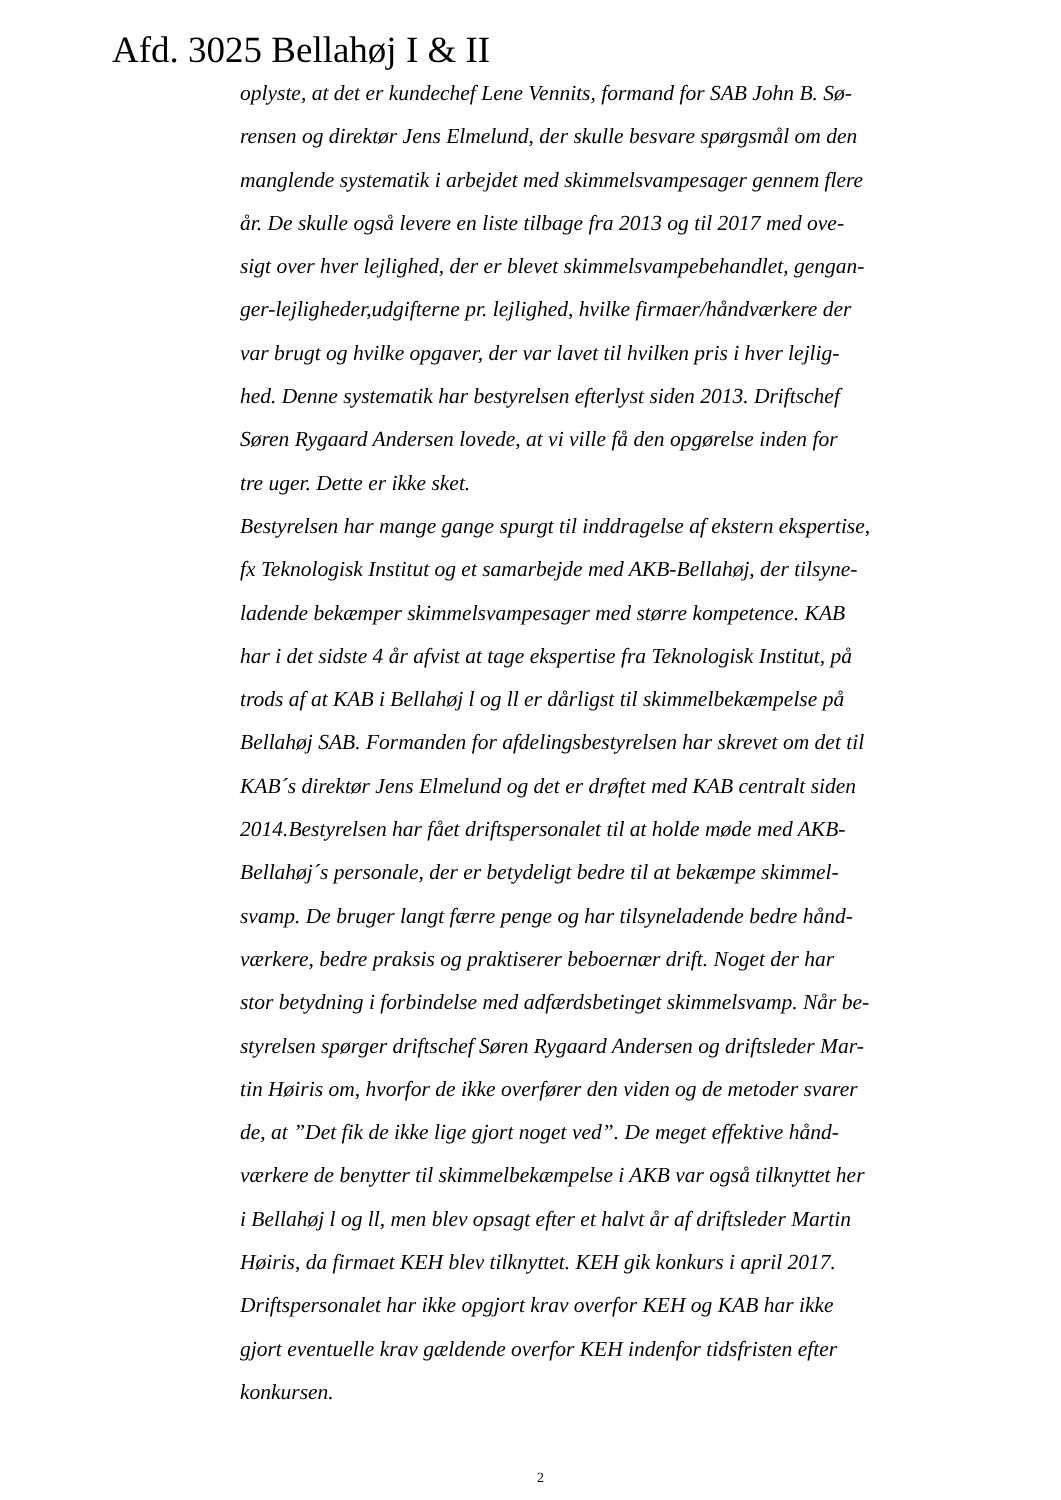Afd. 3025 Bellahøj I & II
oplyste, at det er kundechef Lene Vennits, formand for SAB John B. Sø-
rensen og direktør Jens Elmelund, der skulle besvare spørgsmål om den
manglende systematik i arbejdet med skimmelsvampesager gennem flere
år. De skulle også levere en liste tilbage fra 2013 og til 2017 med ove-
sigt over hver lejlighed, der er blevet skimmelsvampebehandlet, gengan-
ger-lejligheder,udgifterne pr. lejlighed, hvilke firmaer/håndværkere der
var brugt og hvilke opgaver, der var lavet til hvilken pris i hver lejlig-
hed. Denne systematik har bestyrelsen efterlyst siden 2013. Driftschef
Søren Rygaard Andersen lovede, at vi ville få den opgørelse inden for
tre uger. Dette er ikke sket.
Bestyrelsen har mange gange spurgt til inddragelse af ekstern ekspertise,
fx Teknologisk Institut og et samarbejde med AKB-Bellahøj, der tilsyne-
ladende bekæmper skimmelsvampesager med større kompetence. KAB
har i det sidste 4 år afvist at tage ekspertise fra Teknologisk Institut, på
trods af at KAB i Bellahøj l og ll er dårligst til skimmelbekæmpelse på
Bellahøj SAB. Formanden for afdelingsbestyrelsen har skrevet om det til
KAB´s direktør Jens Elmelund og det er drøftet med KAB centralt siden
2014.Bestyrelsen har fået driftspersonalet til at holde møde med AKB-
Bellahøj´s personale, der er betydeligt bedre til at bekæmpe skimmel-
svamp. De bruger langt færre penge og har tilsyneladende bedre hånd-
værkere, bedre praksis og praktiserer beboernær drift. Noget der har
stor betydning i forbindelse med adfærdsbetinget skimmelsvamp. Når be-
styrelsen spørger driftschef Søren Rygaard Andersen og driftsleder Mar-
tin Høiris om, hvorfor de ikke overfører den viden og de metoder svarer
de, at ”Det fik de ikke lige gjort noget ved”. De meget effektive hånd-
værkere de benytter til skimmelbekæmpelse i AKB var også tilknyttet her
i Bellahøj l og ll, men blev opsagt efter et halvt år af driftsleder Martin
Høiris, da firmaet KEH blev tilknyttet. KEH gik konkurs i april 2017.
Driftspersonalet har ikke opgjort krav overfor KEH og KAB har ikke
gjort eventuelle krav gældende overfor KEH indenfor tidsfristen efter
konkursen.
2